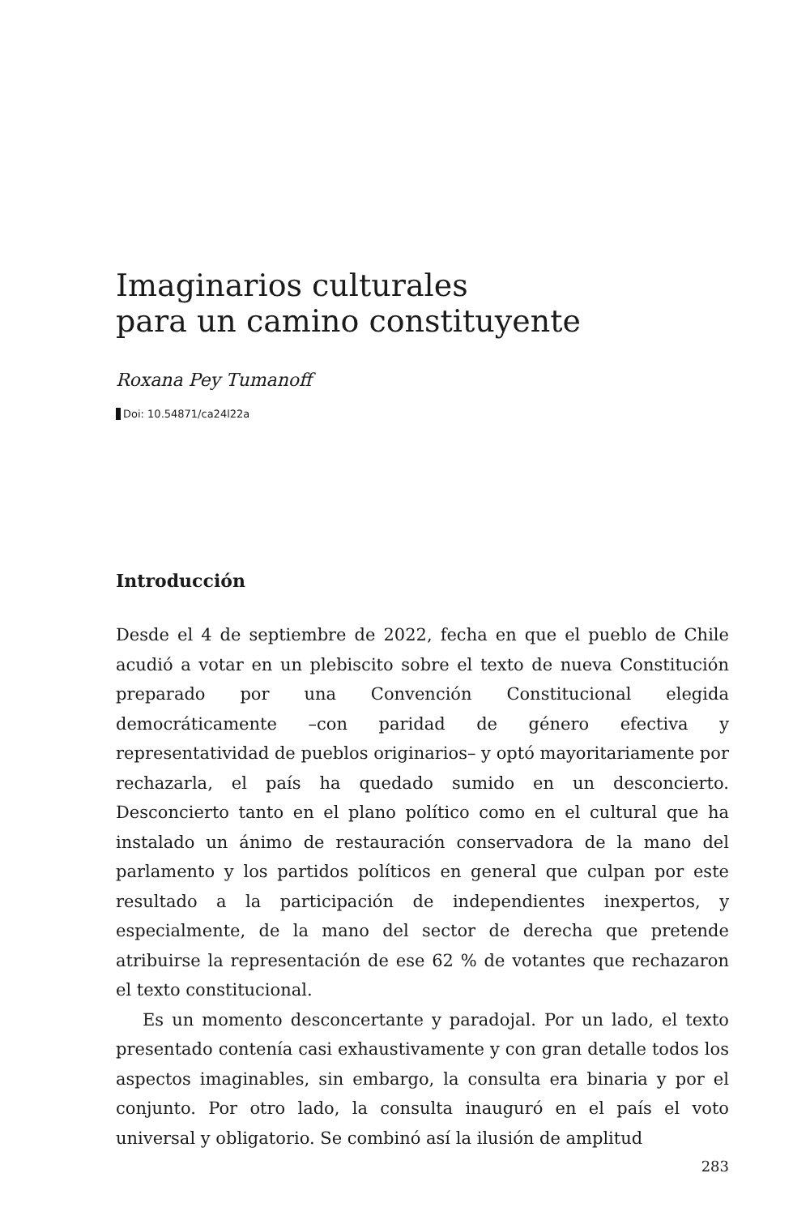Imaginarios culturales
para un camino constituyente
Roxana Pey Tumanoff
Doi: 10.54871/ca24l22a
Introducción
Desde el 4 de septiembre de 2022, fecha en que el pueblo de Chile acudió a votar en un plebiscito sobre el texto de nueva Constitución preparado por una Convención Constitucional elegida democráticamente –con paridad de género efectiva y representatividad de pueblos originarios– y optó mayoritariamente por rechazarla, el país ha quedado sumido en un desconcierto. Desconcierto tanto en el plano político como en el cultural que ha instalado un ánimo de restauración conservadora de la mano del parlamento y los partidos políticos en general que culpan por este resultado a la participación de independientes inexpertos, y especialmente, de la mano del sector de derecha que pretende atribuirse la representación de ese 62 % de votantes que rechazaron el texto constitucional.
Es un momento desconcertante y paradojal. Por un lado, el texto presentado contenía casi exhaustivamente y con gran detalle todos los aspectos imaginables, sin embargo, la consulta era binaria y por el conjunto. Por otro lado, la consulta inauguró en el país el voto universal y obligatorio. Se combinó así la ilusión de amplitud
283